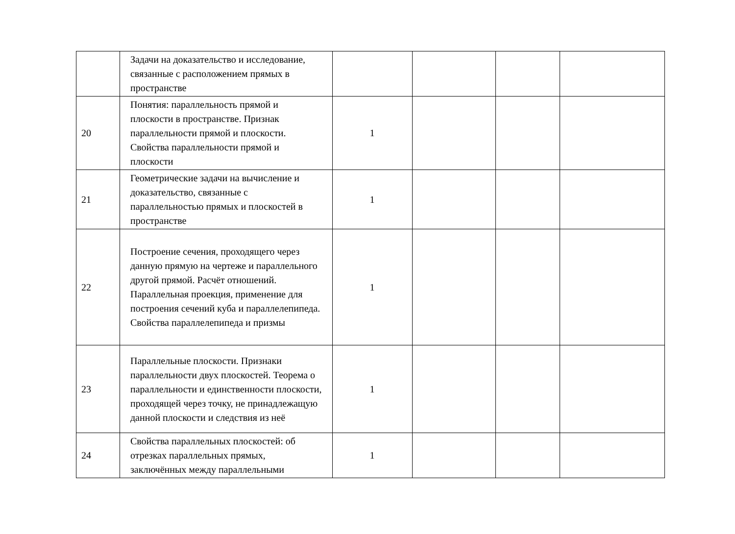| | Задачи на доказательство и исследование, связанные с расположением прямых в пространстве | | | | |
| 20 | Понятия: параллельность прямой и плоскости в пространстве. Признак параллельности прямой и плоскости. Свойства параллельности прямой и плоскости | 1 | | | |
| 21 | Геометрические задачи на вычисление и доказательство, связанные с параллельностью прямых и плоскостей в пространстве | 1 | | | |
| 22 | Построение сечения, проходящего через данную прямую на чертеже и параллельного другой прямой. Расчёт отношений. Параллельная проекция, применение для построения сечений куба и параллелепипеда. Свойства параллелепипеда и призмы | 1 | | | |
| 23 | Параллельные плоскости. Признаки параллельности двух плоскостей. Теорема о параллельности и единственности плоскости, проходящей через точку, не принадлежащую данной плоскости и следствия из неё | 1 | | | |
| 24 | Свойства параллельных плоскостей: об отрезках параллельных прямых, заключённых между параллельными | 1 | | | |